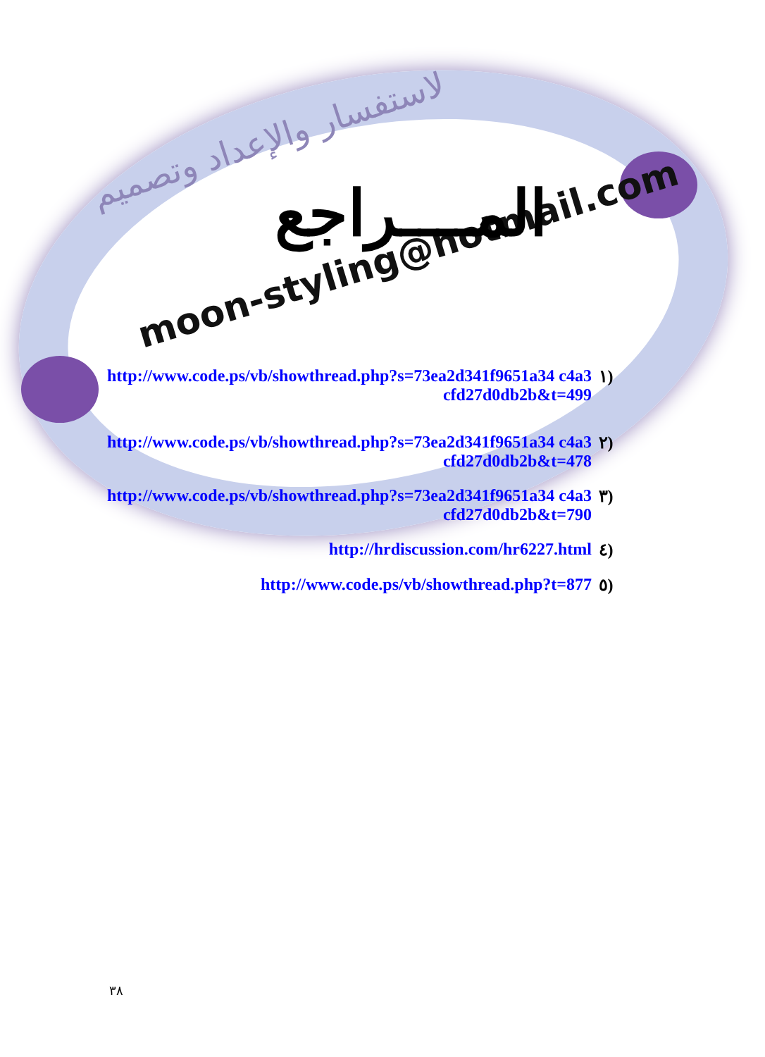لاستفسار والإعداد وتصميم
moon-styling@hotmail.com
المــــراجع
(١ http://www.code.ps/vb/showthread.php?s=73ea2d341f9651a34 c4a3cfd27d0db2b&t=499
(٢ http://www.code.ps/vb/showthread.php?s=73ea2d341f9651a34 c4a3cfd27d0db2b&t=478
(٣ http://www.code.ps/vb/showthread.php?s=73ea2d341f9651a34 c4a3cfd27d0db2b&t=790
(٤ http://hrdiscussion.com/hr6227.html
(٥ http://www.code.ps/vb/showthread.php?t=877
٣٨